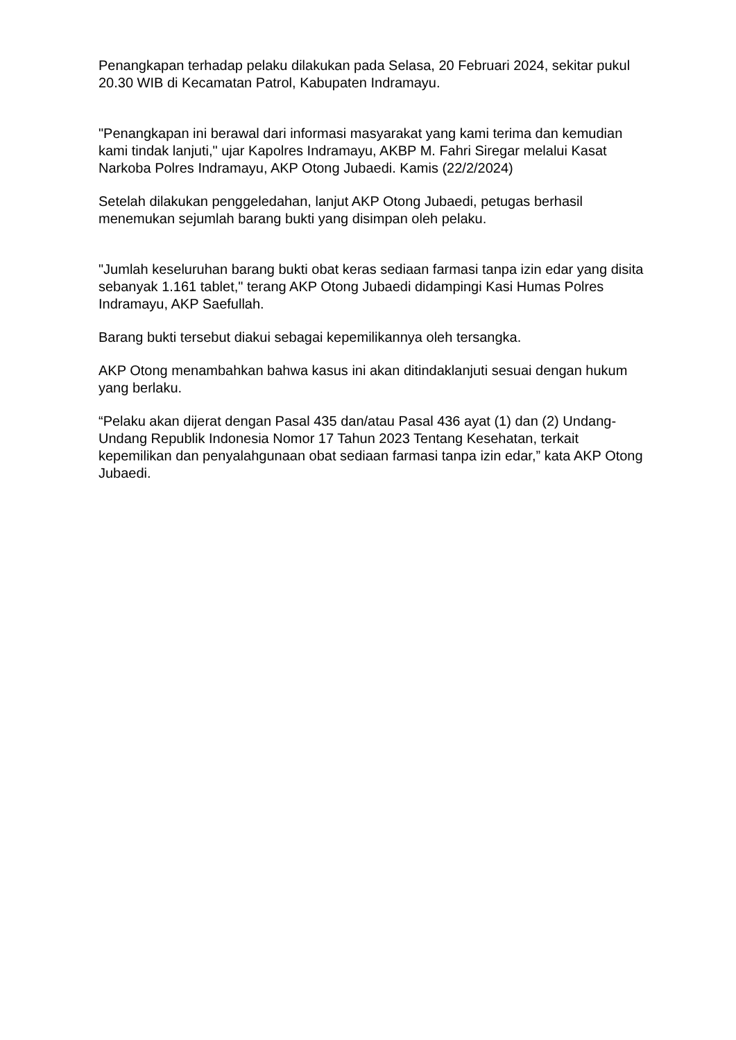Penangkapan terhadap pelaku dilakukan pada Selasa, 20 Februari 2024, sekitar pukul 20.30 WIB di Kecamatan Patrol, Kabupaten Indramayu.
"Penangkapan ini berawal dari informasi masyarakat yang kami terima dan kemudian kami tindak lanjuti," ujar Kapolres Indramayu, AKBP M. Fahri Siregar melalui Kasat Narkoba Polres Indramayu, AKP Otong Jubaedi. Kamis (22/2/2024)
Setelah dilakukan penggeledahan, lanjut AKP Otong Jubaedi, petugas berhasil menemukan sejumlah barang bukti yang disimpan oleh pelaku.
"Jumlah keseluruhan barang bukti obat keras sediaan farmasi tanpa izin edar yang disita sebanyak 1.161 tablet," terang AKP Otong Jubaedi didampingi Kasi Humas Polres Indramayu, AKP Saefullah.
Barang bukti tersebut diakui sebagai kepemilikannya oleh tersangka.
AKP Otong menambahkan bahwa kasus ini akan ditindaklanjuti sesuai dengan hukum yang berlaku.
“Pelaku akan dijerat dengan Pasal 435 dan/atau Pasal 436 ayat (1) dan (2) Undang-Undang Republik Indonesia Nomor 17 Tahun 2023 Tentang Kesehatan, terkait kepemilikan dan penyalahgunaan obat sediaan farmasi tanpa izin edar,” kata AKP Otong Jubaedi.